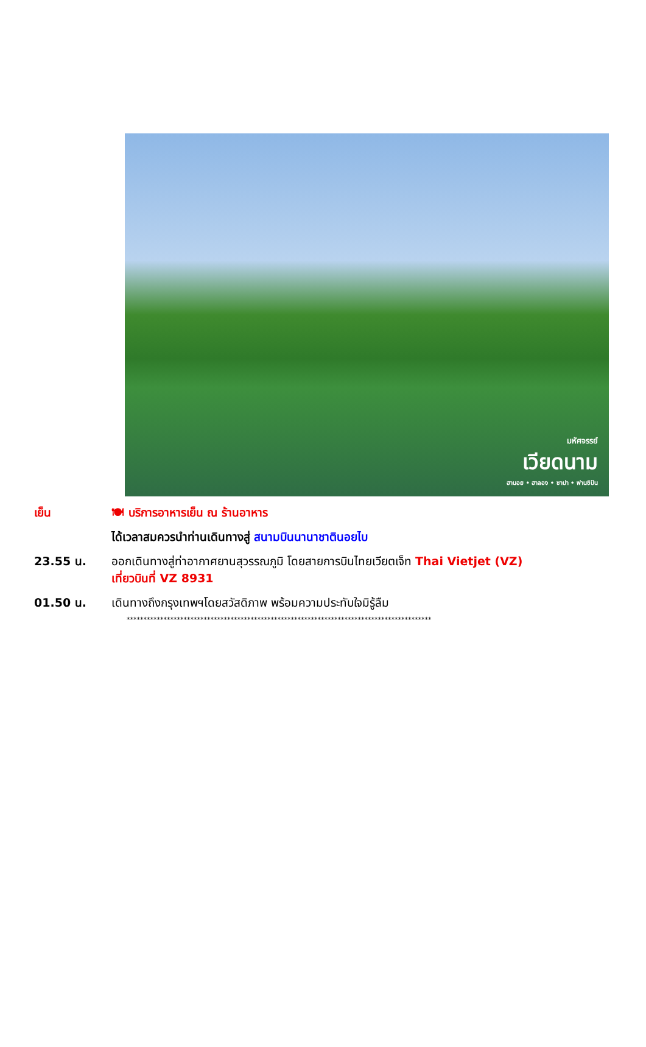มหัศจรรย์
เวียดนาม
ฮานอย • ฮาลอง • ซาปา • ฟานซิปัน
เย็น 🍽 บริการอาหารเย็น ณ ร้านอาหาร
ได้เวลาสมควรนำท่านเดินทางสู่ สนามบินนานาชาตินอยไบ
23.55 น. ออกเดินทางสู่ท่าอากาศยานสุวรรณภูมิ โดยสายการบินไทยเวียตเจ็ท Thai Vietjet (VZ)
เที่ยวบินที่ VZ 8931
01.50 น. เดินทางถึงกรุงเทพฯโดยสวัสดิภาพ พร้อมความประทับใจมิรู้ลืม
*******************************************************************************************